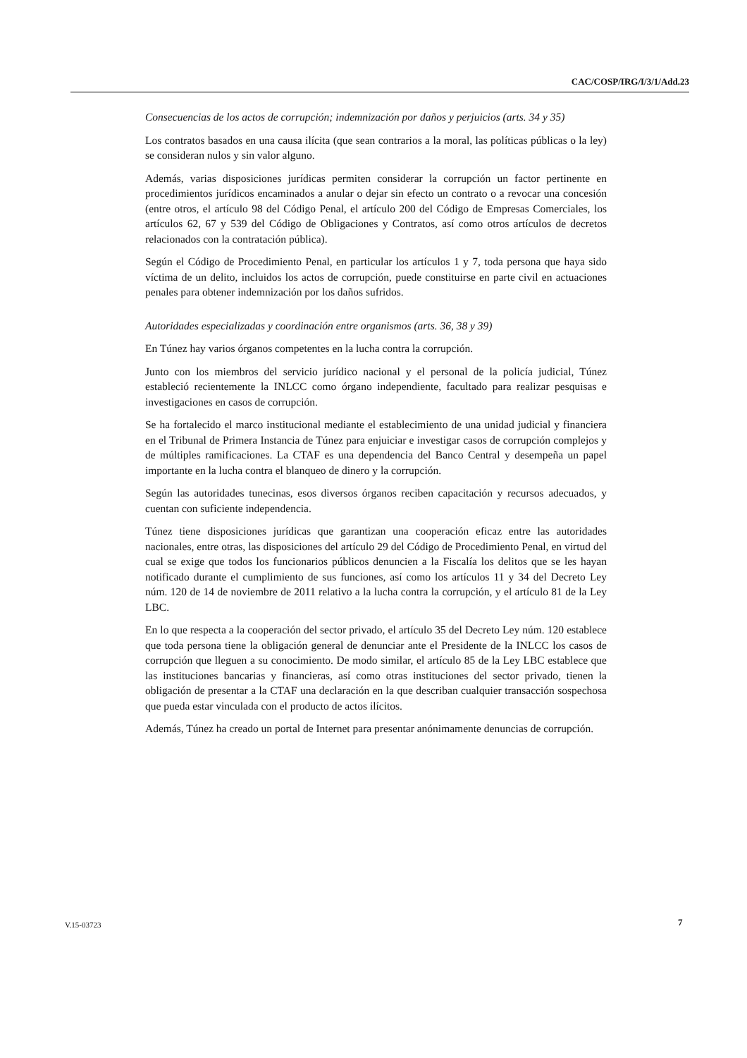CAC/COSP/IRG/I/3/1/Add.23
Consecuencias de los actos de corrupción; indemnización por daños y perjuicios (arts. 34 y 35)
Los contratos basados en una causa ilícita (que sean contrarios a la moral, las políticas públicas o la ley) se consideran nulos y sin valor alguno.
Además, varias disposiciones jurídicas permiten considerar la corrupción un factor pertinente en procedimientos jurídicos encaminados a anular o dejar sin efecto un contrato o a revocar una concesión (entre otros, el artículo 98 del Código Penal, el artículo 200 del Código de Empresas Comerciales, los artículos 62, 67 y 539 del Código de Obligaciones y Contratos, así como otros artículos de decretos relacionados con la contratación pública).
Según el Código de Procedimiento Penal, en particular los artículos 1 y 7, toda persona que haya sido víctima de un delito, incluidos los actos de corrupción, puede constituirse en parte civil en actuaciones penales para obtener indemnización por los daños sufridos.
Autoridades especializadas y coordinación entre organismos (arts. 36, 38 y 39)
En Túnez hay varios órganos competentes en la lucha contra la corrupción.
Junto con los miembros del servicio jurídico nacional y el personal de la policía judicial, Túnez estableció recientemente la INLCC como órgano independiente, facultado para realizar pesquisas e investigaciones en casos de corrupción.
Se ha fortalecido el marco institucional mediante el establecimiento de una unidad judicial y financiera en el Tribunal de Primera Instancia de Túnez para enjuiciar e investigar casos de corrupción complejos y de múltiples ramificaciones. La CTAF es una dependencia del Banco Central y desempeña un papel importante en la lucha contra el blanqueo de dinero y la corrupción.
Según las autoridades tunecinas, esos diversos órganos reciben capacitación y recursos adecuados, y cuentan con suficiente independencia.
Túnez tiene disposiciones jurídicas que garantizan una cooperación eficaz entre las autoridades nacionales, entre otras, las disposiciones del artículo 29 del Código de Procedimiento Penal, en virtud del cual se exige que todos los funcionarios públicos denuncien a la Fiscalía los delitos que se les hayan notificado durante el cumplimiento de sus funciones, así como los artículos 11 y 34 del Decreto Ley núm. 120 de 14 de noviembre de 2011 relativo a la lucha contra la corrupción, y el artículo 81 de la Ley LBC.
En lo que respecta a la cooperación del sector privado, el artículo 35 del Decreto Ley núm. 120 establece que toda persona tiene la obligación general de denunciar ante el Presidente de la INLCC los casos de corrupción que lleguen a su conocimiento. De modo similar, el artículo 85 de la Ley LBC establece que las instituciones bancarias y financieras, así como otras instituciones del sector privado, tienen la obligación de presentar a la CTAF una declaración en la que describan cualquier transacción sospechosa que pueda estar vinculada con el producto de actos ilícitos.
Además, Túnez ha creado un portal de Internet para presentar anónimamente denuncias de corrupción.
V.15-03723 7